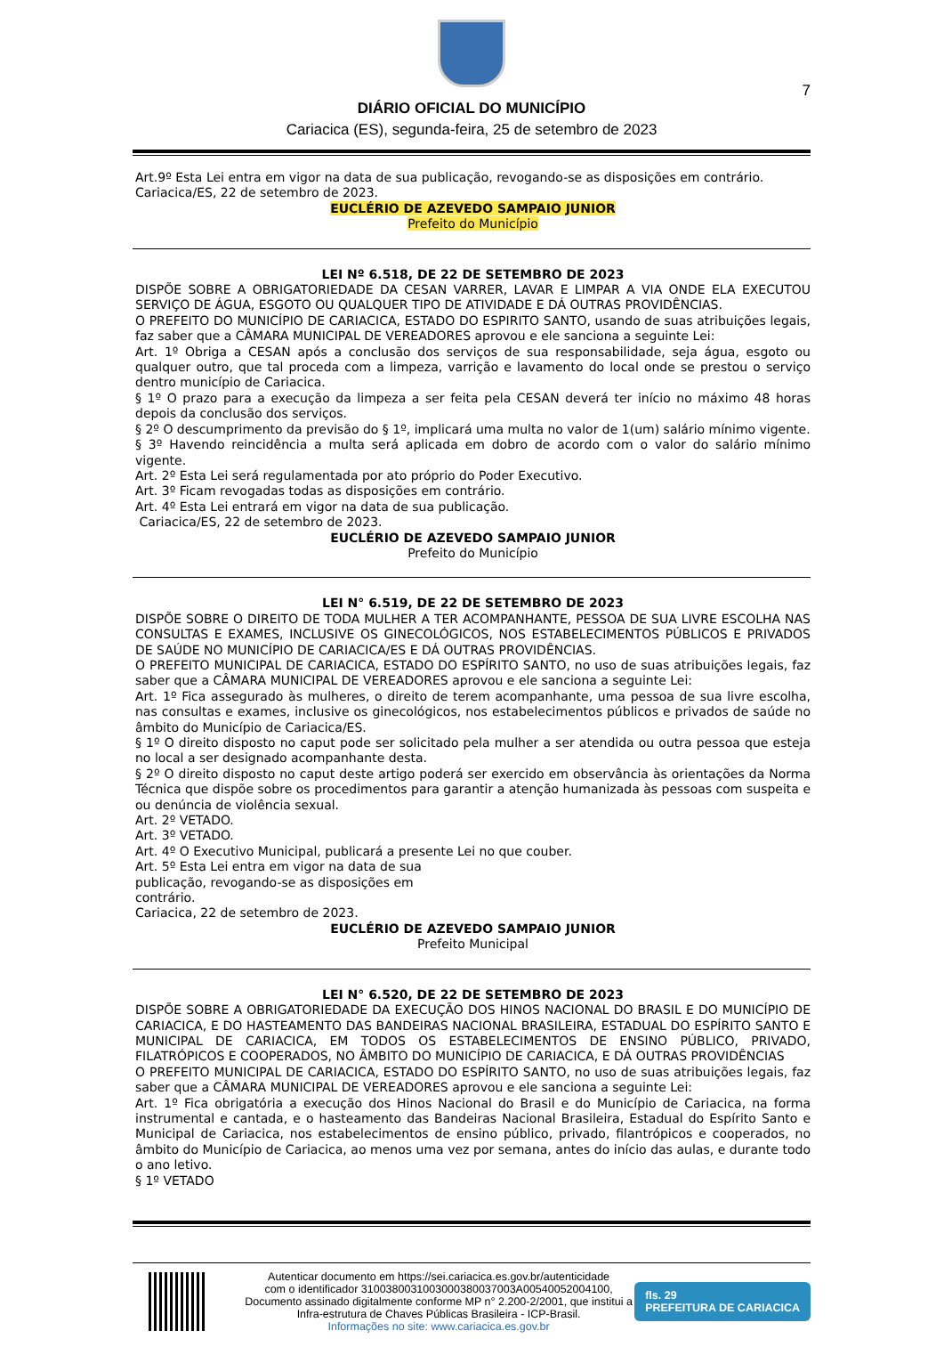7
DIÁRIO OFICIAL DO MUNICÍPIO
Cariacica (ES), segunda-feira, 25 de setembro de 2023
Art.9º Esta Lei entra em vigor na data de sua publicação, revogando-se as disposições em contrário.
Cariacica/ES, 22 de setembro de 2023.
EUCLÉRIO DE AZEVEDO SAMPAIO JUNIOR
Prefeito do Município
LEI Nº 6.518, DE 22 DE SETEMBRO DE 2023
DISPÕE SOBRE A OBRIGATORIEDADE DA CESAN VARRER, LAVAR E LIMPAR A VIA ONDE ELA EXECUTOU SERVIÇO DE ÁGUA, ESGOTO OU QUALQUER TIPO DE ATIVIDADE E DÁ OUTRAS PROVIDÊNCIAS.
O PREFEITO DO MUNICÍPIO DE CARIACICA, ESTADO DO ESPIRITO SANTO, usando de suas atribuições legais, faz saber que a CÂMARA MUNICIPAL DE VEREADORES aprovou e ele sanciona a seguinte Lei:
Art. 1º Obriga a CESAN após a conclusão dos serviços de sua responsabilidade, seja água, esgoto ou qualquer outro, que tal proceda com a limpeza, varrição e lavamento do local onde se prestou o serviço dentro município de Cariacica.
§ 1º O prazo para a execução da limpeza a ser feita pela CESAN deverá ter início no máximo 48 horas depois da conclusão dos serviços.
§ 2º O descumprimento da previsão do § 1º, implicará uma multa no valor de 1(um) salário mínimo vigente.
§ 3º Havendo reincidência a multa será aplicada em dobro de acordo com o valor do salário mínimo vigente.
Art. 2º Esta Lei será regulamentada por ato próprio do Poder Executivo.
Art. 3º Ficam revogadas todas as disposições em contrário.
Art. 4º Esta Lei entrará em vigor na data de sua publicação.
Cariacica/ES, 22 de setembro de 2023.
EUCLÉRIO DE AZEVEDO SAMPAIO JUNIOR
Prefeito do Município
LEI N° 6.519, DE 22 DE SETEMBRO DE 2023
DISPÕE SOBRE O DIREITO DE TODA MULHER A TER ACOMPANHANTE, PESSOA DE SUA LIVRE ESCOLHA NAS CONSULTAS E EXAMES, INCLUSIVE OS GINECOLÓGICOS, NOS ESTABELECIMENTOS PÚBLICOS E PRIVADOS DE SAÚDE NO MUNICÍPIO DE CARIACICA/ES E DÁ OUTRAS PROVIDÊNCIAS.
O PREFEITO MUNICIPAL DE CARIACICA, ESTADO DO ESPÍRITO SANTO, no uso de suas atribuições legais, faz saber que a CÂMARA MUNICIPAL DE VEREADORES aprovou e ele sanciona a seguinte Lei:
Art. 1º Fica assegurado às mulheres, o direito de terem acompanhante, uma pessoa de sua livre escolha, nas consultas e exames, inclusive os ginecológicos, nos estabelecimentos públicos e privados de saúde no âmbito do Município de Cariacica/ES.
§ 1º O direito disposto no caput pode ser solicitado pela mulher a ser atendida ou outra pessoa que esteja no local a ser designado acompanhante desta.
§ 2º O direito disposto no caput deste artigo poderá ser exercido em observância às orientações da Norma Técnica que dispõe sobre os procedimentos para garantir a atenção humanizada às pessoas com suspeita e ou denúncia de violência sexual.
Art. 2º VETADO.
Art. 3º VETADO.
Art. 4º O Executivo Municipal, publicará a presente Lei no que couber.
Art. 5º Esta Lei entra em vigor na data de sua
publicação, revogando-se as disposições em
contrário.
Cariacica, 22 de setembro de 2023.
EUCLÉRIO DE AZEVEDO SAMPAIO JUNIOR
Prefeito Municipal
LEI N° 6.520, DE 22 DE SETEMBRO DE 2023
DISPÕE SOBRE A OBRIGATORIEDADE DA EXECUÇÃO DOS HINOS NACIONAL DO BRASIL E DO MUNICÍPIO DE CARIACICA, E DO HASTEAMENTO DAS BANDEIRAS NACIONAL BRASILEIRA, ESTADUAL DO ESPÍRITO SANTO E MUNICIPAL DE CARIACICA, EM TODOS OS ESTABELECIMENTOS DE ENSINO PÚBLICO, PRIVADO, FILATRÓPICOS E COOPERADOS, NO ÂMBITO DO MUNICÍPIO DE CARIACICA, E DÁ OUTRAS PROVIDÊNCIAS
O PREFEITO MUNICIPAL DE CARIACICA, ESTADO DO ESPÍRITO SANTO, no uso de suas atribuições legais, faz saber que a CÂMARA MUNICIPAL DE VEREADORES aprovou e ele sanciona a seguinte Lei:
Art. 1º Fica obrigatória a execução dos Hinos Nacional do Brasil e do Município de Cariacica, na forma instrumental e cantada, e o hasteamento das Bandeiras Nacional Brasileira, Estadual do Espírito Santo e Municipal de Cariacica, nos estabelecimentos de ensino público, privado, filantrópicos e cooperados, no âmbito do Município de Cariacica, ao menos uma vez por semana, antes do início das aulas, e durante todo o ano letivo.
§ 1º VETADO
Autenticar documento em https://sei.cariacica.es.gov.br/autenticidade
com o identificador 3100380031003000380037003A00540052004100, Documento assinado digitalmente conforme MP n° 2.200-2/2001, que institui a Infra-estrutura de Chaves Públicas Brasileira - ICP-Brasil.
Informações no site: www.cariacica.es.gov.br
fls. 29
PREFEITURA DE CARIACICA